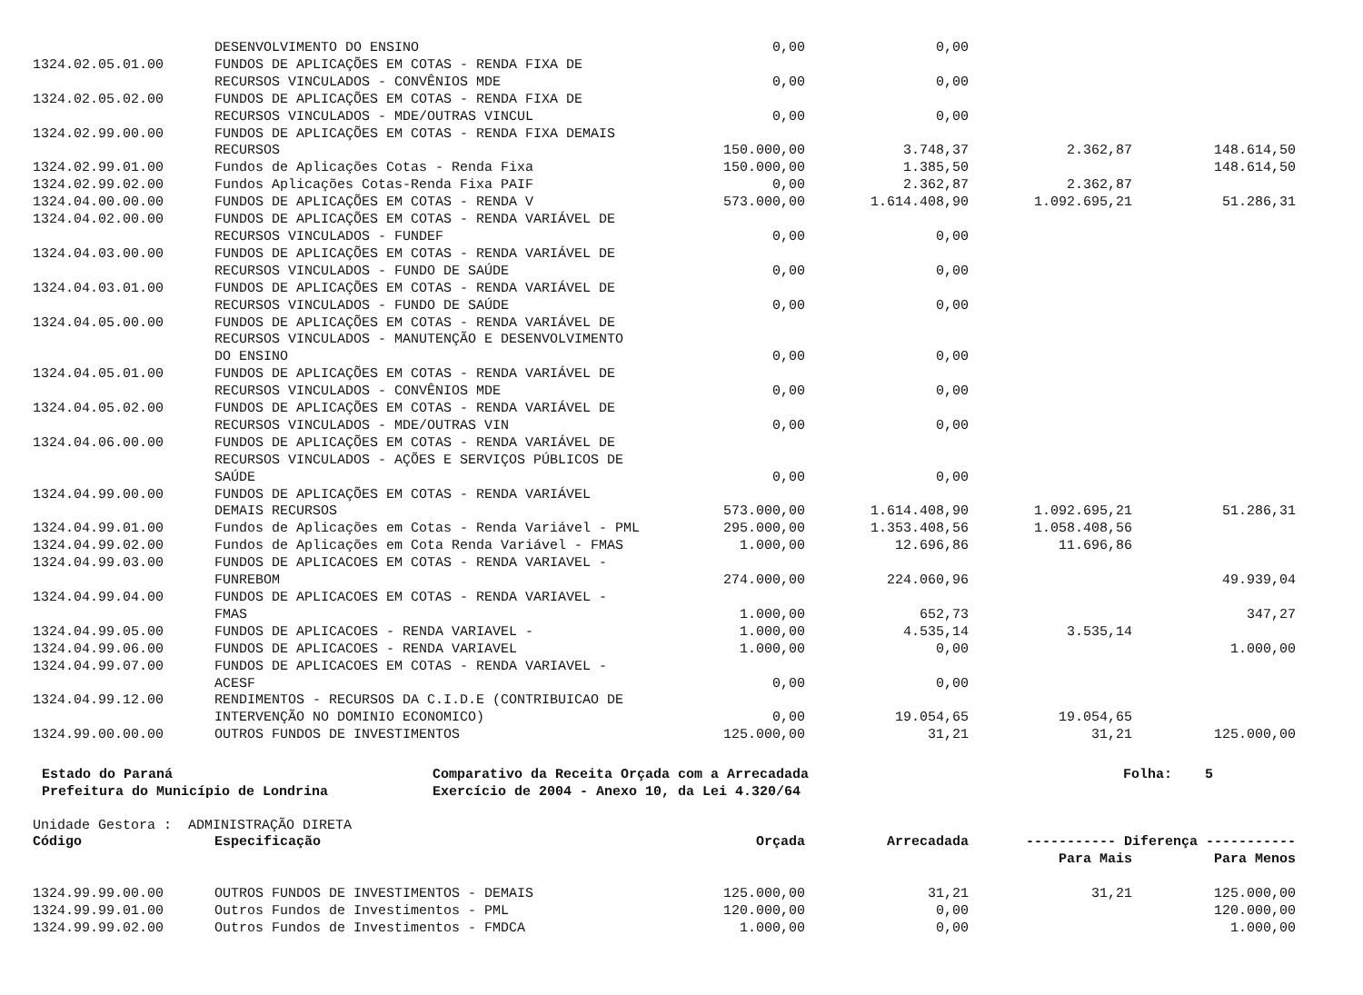| | DESENVOLVIMENTO DO ENSINO | 0,00 | 0,00 | | |
| 1324.02.05.01.00 | FUNDOS DE APLICAÇÕES EM COTAS - RENDA FIXA DE RECURSOS VINCULADOS - CONVÊNIOS MDE | 0,00 | 0,00 | | |
| 1324.02.05.02.00 | FUNDOS DE APLICAÇÕES EM COTAS - RENDA FIXA DE RECURSOS VINCULADOS - MDE/OUTRAS VINCUL | 0,00 | 0,00 | | |
| 1324.02.99.00.00 | FUNDOS DE APLICAÇÕES EM COTAS - RENDA FIXA DEMAIS RECURSOS | 150.000,00 | 3.748,37 | 2.362,87 | 148.614,50 |
| 1324.02.99.01.00 | Fundos de Aplicações Cotas - Renda Fixa | 150.000,00 | 1.385,50 | | 148.614,50 |
| 1324.02.99.02.00 | Fundos Aplicações Cotas-Renda Fixa PAIF | 0,00 | 2.362,87 | 2.362,87 | |
| 1324.04.00.00.00 | FUNDOS DE APLICAÇÕES EM COTAS - RENDA V | 573.000,00 | 1.614.408,90 | 1.092.695,21 | 51.286,31 |
| 1324.04.02.00.00 | FUNDOS DE APLICAÇÕES EM COTAS - RENDA VARIÁVEL DE RECURSOS VINCULADOS - FUNDEF | 0,00 | 0,00 | | |
| 1324.04.03.00.00 | FUNDOS DE APLICAÇÕES EM COTAS - RENDA VARIÁVEL DE RECURSOS VINCULADOS - FUNDO DE SAÚDE | 0,00 | 0,00 | | |
| 1324.04.03.01.00 | FUNDOS DE APLICAÇÕES EM COTAS - RENDA VARIÁVEL DE RECURSOS VINCULADOS - FUNDO DE SAÚDE | 0,00 | 0,00 | | |
| 1324.04.05.00.00 | FUNDOS DE APLICAÇÕES EM COTAS - RENDA VARIÁVEL DE RECURSOS VINCULADOS - MANUTENÇÃO E DESENVOLVIMENTO DO ENSINO | 0,00 | 0,00 | | |
| 1324.04.05.01.00 | FUNDOS DE APLICAÇÕES EM COTAS - RENDA VARIÁVEL DE RECURSOS VINCULADOS - CONVÊNIOS MDE | 0,00 | 0,00 | | |
| 1324.04.05.02.00 | FUNDOS DE APLICAÇÕES EM COTAS - RENDA VARIÁVEL DE RECURSOS VINCULADOS - MDE/OUTRAS VIN | 0,00 | 0,00 | | |
| 1324.04.06.00.00 | FUNDOS DE APLICAÇÕES EM COTAS - RENDA VARIÁVEL DE RECURSOS VINCULADOS - AÇÕES E SERVIÇOS PÚBLICOS DE SAÚDE | 0,00 | 0,00 | | |
| 1324.04.99.00.00 | FUNDOS DE APLICAÇÕES EM COTAS - RENDA VARIÁVEL DEMAIS RECURSOS | 573.000,00 | 1.614.408,90 | 1.092.695,21 | 51.286,31 |
| 1324.04.99.01.00 | Fundos de Aplicações em Cotas - Renda Variável - PML | 295.000,00 | 1.353.408,56 | 1.058.408,56 | |
| 1324.04.99.02.00 | Fundos de Aplicações em Cota Renda Variável - FMAS | 1.000,00 | 12.696,86 | 11.696,86 | |
| 1324.04.99.03.00 | FUNDOS DE APLICACOES EM COTAS - RENDA VARIAVEL - FUNREBOM | 274.000,00 | 224.060,96 | | 49.939,04 |
| 1324.04.99.04.00 | FUNDOS DE APLICACOES EM COTAS - RENDA VARIAVEL - FMAS | 1.000,00 | 652,73 | | 347,27 |
| 1324.04.99.05.00 | FUNDOS DE APLICACOES - RENDA VARIAVEL - | 1.000,00 | 4.535,14 | 3.535,14 | |
| 1324.04.99.06.00 | FUNDOS DE APLICACOES - RENDA VARIAVEL | 1.000,00 | 0,00 | | 1.000,00 |
| 1324.04.99.07.00 | FUNDOS DE APLICACOES EM COTAS - RENDA VARIAVEL - ACESF | 0,00 | 0,00 | | |
| 1324.04.99.12.00 | RENDIMENTOS - RECURSOS DA C.I.D.E (CONTRIBUICAO DE INTERVENÇÃO NO DOMINIO ECONOMICO) | 0,00 | 19.054,65 | 19.054,65 | |
| 1324.99.00.00.00 | OUTROS FUNDOS DE INVESTIMENTOS | 125.000,00 | 31,21 | 31,21 | 125.000,00 |
Estado do Paraná
Prefeitura do Município de Londrina
Comparativo da Receita Orçada com a Arrecadada
Exercício de 2004 - Anexo 10, da Lei 4.320/64
Folha: 5
Unidade Gestora : ADMINISTRAÇÃO DIRETA
| Código | Especificação | Orçada | Arrecadada | ----------- Diferença ----------- | |
| --- | --- | --- | --- | --- | --- |
| | | | | Para Mais | Para Menos |
| 1324.99.99.00.00 | OUTROS FUNDOS DE INVESTIMENTOS - DEMAIS | 125.000,00 | 31,21 | 31,21 | 125.000,00 |
| 1324.99.99.01.00 | Outros Fundos de Investimentos - PML | 120.000,00 | 0,00 | | 120.000,00 |
| 1324.99.99.02.00 | Outros Fundos de Investimentos - FMDCA | 1.000,00 | 0,00 | | 1.000,00 |